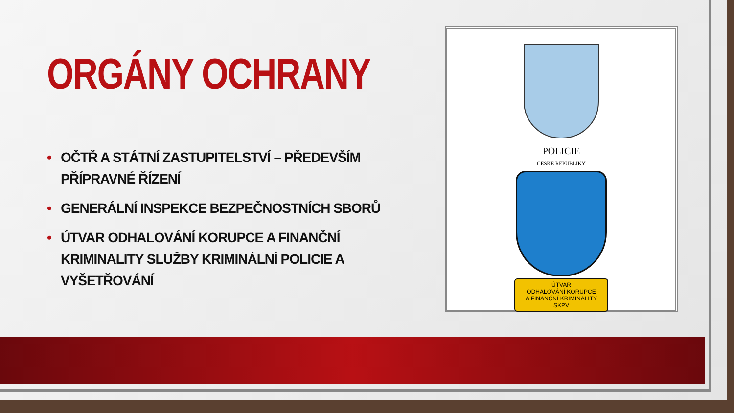ORGÁNY OCHRANY
• OČTŘ A STÁTNÍ ZASTUPITELSTVÍ – PŘEDEVŠÍM PŘÍPRAVNÉ ŘÍZENÍ
• GENERÁLNÍ INSPEKCE BEZPEČNOSTNÍCH SBORŮ
• ÚTVAR ODHALOVÁNÍ KORUPCE A FINANČNÍ KRIMINALITY SLUŽBY KRIMINÁLNÍ POLICIE A VYŠETŘOVÁNÍ
POLICIE
ČESKÉ REPUBLIKY
ÚTVAR
ODHALOVÁNÍ KORUPCE
A FINANČNÍ KRIMINALITY SKPV